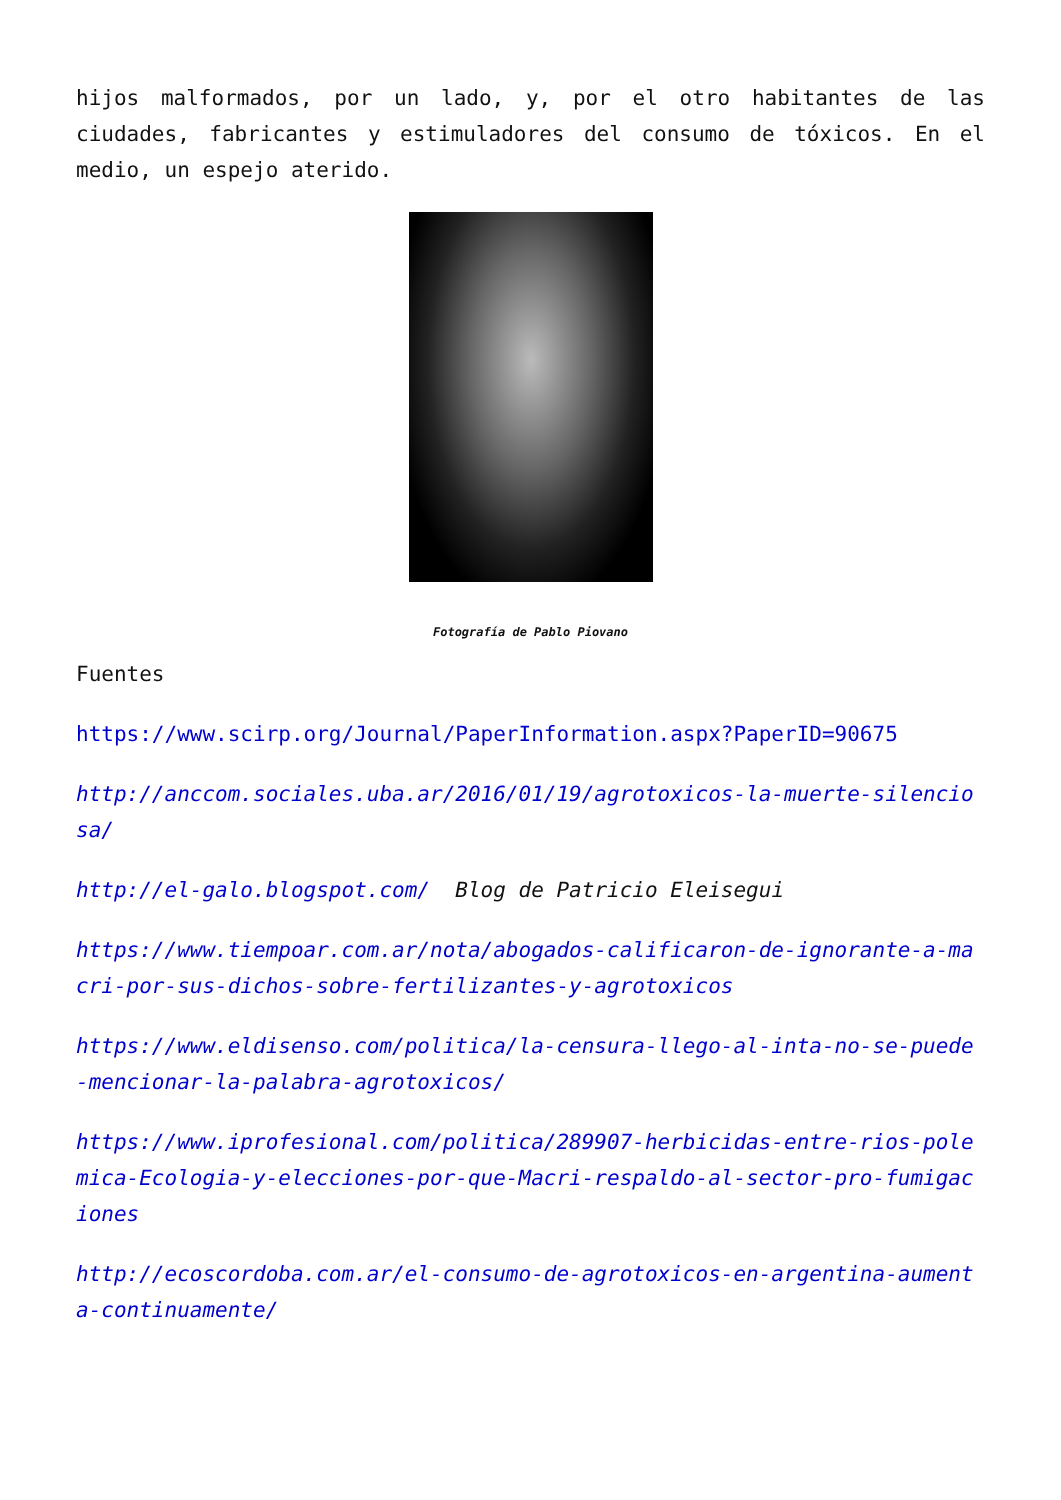hijos malformados, por un lado, y, por el otro habitantes de las ciudades, fabricantes y estimuladores del consumo de tóxicos. En el medio, un espejo aterido.
Fotografía de Pablo Piovano
Fuentes
https://www.scirp.org/Journal/PaperInformation.aspx?PaperID=90675
http://anccom.sociales.uba.ar/2016/01/19/agrotoxicos-la-muerte-silenciosa/
http://el-galo.blogspot.com/ Blog de Patricio Eleisegui
https://www.tiempoar.com.ar/nota/abogados-calificaron-de-ignorante-a-macri-por-sus-dichos-sobre-fertilizantes-y-agrotoxicos
https://www.eldisenso.com/politica/la-censura-llego-al-inta-no-se-puede-mencionar-la-palabra-agrotoxicos/
https://www.iprofesional.com/politica/289907-herbicidas-entre-rios-polemica-Ecologia-y-elecciones-por-que-Macri-respaldo-al-sector-pro-fumigaciones
http://ecoscordoba.com.ar/el-consumo-de-agrotoxicos-en-argentina-aumenta-continuamente/